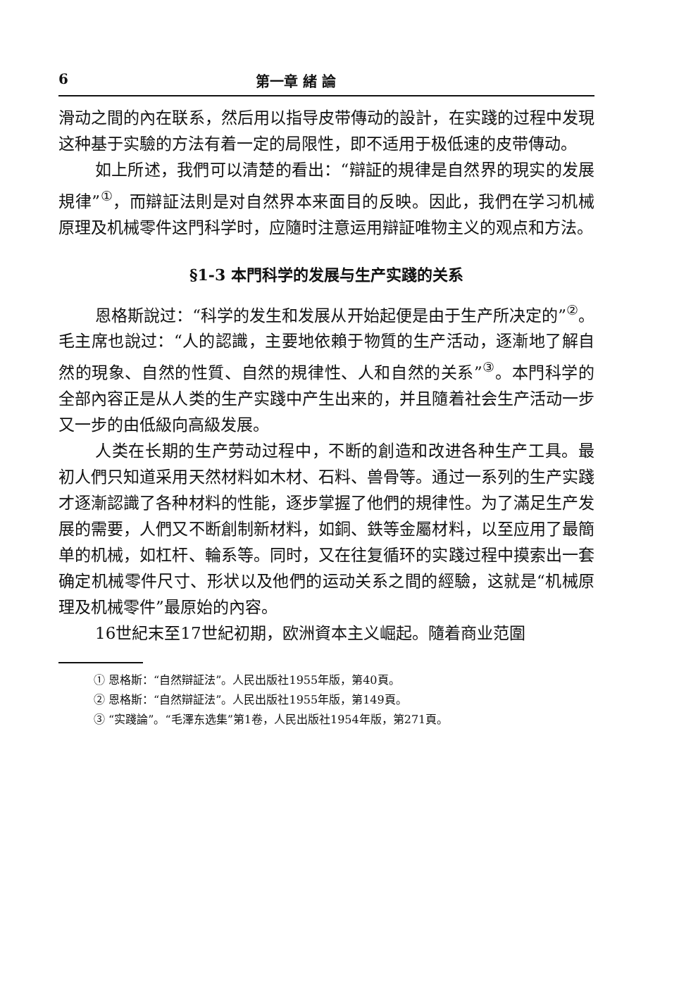6 第一章 緒 論
滑动之間的內在联系，然后用以指导皮带傳动的設計，在实踐的过程中发現这种基于实驗的方法有着一定的局限性，即不适用于极低速的皮带傳动。
如上所述，我們可以清楚的看出：“辯証的規律是自然界的現实的发展規律”<sup>①</sup>，而辯証法則是对自然界本来面目的反映。因此，我們在学习机械原理及机械零件这門科学时，应隨时注意运用辯証唯物主义的观点和方法。
§1-3 本門科学的发展与生产实踐的关系
恩格斯說过：“科学的发生和发展从开始起便是由于生产所决定的”<sup>②</sup>。毛主席也說过：“人的認識，主要地依賴于物質的生产活动，逐漸地了解自然的現象、自然的性質、自然的規律性、人和自然的关系”<sup>③</sup>。本門科学的全部內容正是从人类的生产实踐中产生出来的，并且隨着社会生产活动一步又一步的由低級向高級发展。
人类在长期的生产劳动过程中，不断的創造和改进各种生产工具。最初人們只知道采用天然材料如木材、石料、兽骨等。通过一系列的生产实踐才逐漸認識了各种材料的性能，逐步掌握了他們的規律性。为了滿足生产发展的需要，人們又不断創制新材料，如銅、鉄等金屬材料，以至应用了最簡单的机械，如杠杆、輪系等。同时，又在往复循环的实踐过程中摸索出一套确定机械零件尺寸、形状以及他們的运动关系之間的經驗，这就是“机械原理及机械零件”最原始的內容。
16世紀末至17世紀初期，欧洲資本主义崛起。隨着商业范圍
① 恩格斯：“自然辯証法”。人民出版社1955年版，第40頁。
② 恩格斯：“自然辯証法”。人民出版社1955年版，第149頁。
③ “实踐論”。“毛澤东选集”第1卷，人民出版社1954年版，第271頁。